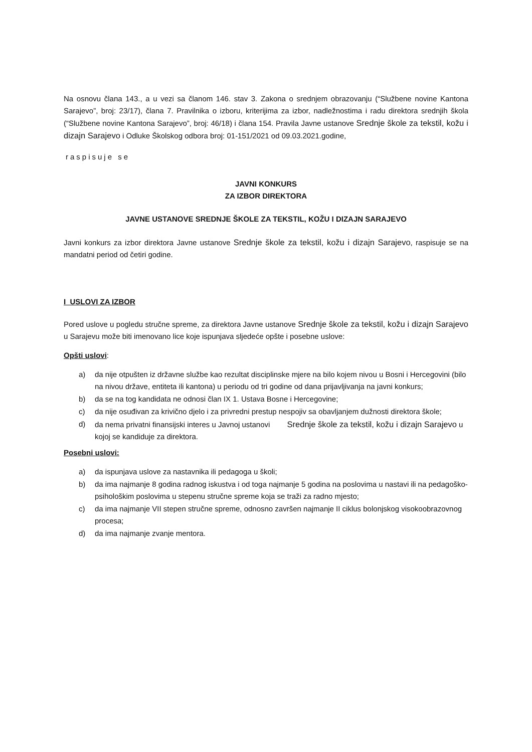Na osnovu člana 143., a u vezi sa članom 146. stav 3. Zakona o srednjem obrazovanju (“Službene novine Kantona Sarajevo”, broj: 23/17), člana 7. Pravilnika o izboru, kriterijima za izbor, nadležnostima i radu direktora srednjih škola (“Službene novine Kantona Sarajevo”, broj: 46/18) i člana 154. Pravila Javne ustanove Srednje škole za tekstil, kožu i dizajn Sarajevo i Odluke Školskog odbora broj: 01-151/2021 od 09.03.2021.godine,
raspisuje se
JAVNI KONKURS
ZA IZBOR DIREKTORA
JAVNE USTANOVE SREDNJE ŠKOLE ZA TEKSTIL, KOŽU I DIZAJN SARAJEVO
Javni konkurs za izbor direktora Javne ustanove Srednje škole za tekstil, kožu i dizajn Sarajevo, raspisuje se na mandatni period od četiri godine.
I USLOVI ZA IZBOR
Pored uslove u pogledu stručne spreme, za direktora Javne ustanove Srednje škole za tekstil, kožu i dizajn Sarajevo u Sarajevu može biti imenovano lice koje ispunjava sljedeće opšte i posebne uslove:
Opšti uslovi:
a) da nije otpušten iz državne službe kao rezultat disciplinske mjere na bilo kojem nivou u Bosni i Hercegovini (bilo na nivou države, entiteta ili kantona) u periodu od tri godine od dana prijavljivanja na javni konkurs;
b) da se na tog kandidata ne odnosi član IX 1. Ustava Bosne i Hercegovine;
c) da nije osuđivan za krivično djelo i za privredni prestup nespojiv sa obavljanjem dužnosti direktora škole;
d) da nema privatni finansijski interes u Javnoj ustanovi Srednje škole za tekstil, kožu i dizajn Sarajevo u kojoj se kandiduje za direktora.
Posebni uslovi:
a) da ispunjava uslove za nastavnika ili pedagoga u školi;
b) da ima najmanje 8 godina radnog iskustva i od toga najmanje 5 godina na poslovima u nastavi ili na pedagoško-psihološkim poslovima u stepenu stručne spreme koja se traži za radno mjesto;
c) da ima najmanje VII stepen stručne spreme, odnosno završen najmanje II ciklus bolonjskog visokoobrazovnog procesa;
d) da ima najmanje zvanje mentora.